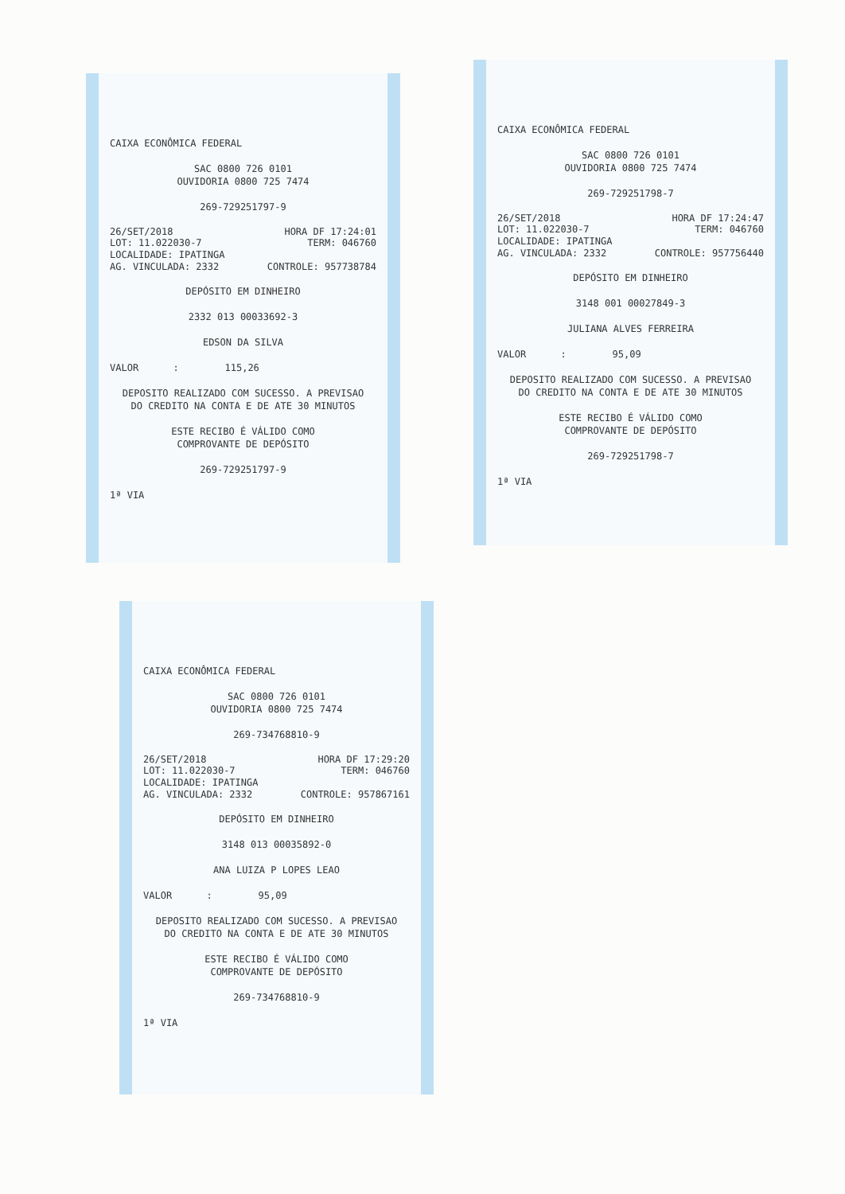CAIXA ECONÔMICA FEDERAL
SAC 0800 726 0101
OUVIDORIA 0800 725 7474
269-729251797-9
26/SET/2018 HORA DF 17:24:01
LOT: 11.022030-7 TERM: 046760
LOCALIDADE: IPATINGA
AG. VINCULADA: 2332 CONTROLE: 957738784
DEPÓSITO EM DINHEIRO
2332 013 00033692-3
EDSON DA SILVA
VALOR : 115,26
DEPOSITO REALIZADO COM SUCESSO. A PREVISAO
DO CREDITO NA CONTA E DE ATE 30 MINUTOS
ESTE RECIBO É VÁLIDO COMO
COMPROVANTE DE DEPÓSITO
269-729251797-9
1ª VIA
CAIXA ECONÔMICA FEDERAL
SAC 0800 726 0101
OUVIDORIA 0800 725 7474
269-729251798-7
26/SET/2018 HORA DF 17:24:47
LOT: 11.022030-7 TERM: 046760
LOCALIDADE: IPATINGA
AG. VINCULADA: 2332 CONTROLE: 957756440
DEPÓSITO EM DINHEIRO
3148 001 00027849-3
JULIANA ALVES FERREIRA
VALOR : 95,09
DEPOSITO REALIZADO COM SUCESSO. A PREVISAO
DO CREDITO NA CONTA E DE ATE 30 MINUTOS
ESTE RECIBO É VÁLIDO COMO
COMPROVANTE DE DEPÓSITO
269-729251798-7
1ª VIA
CAIXA ECONÔMICA FEDERAL
SAC 0800 726 0101
OUVIDORIA 0800 725 7474
269-734768810-9
26/SET/2018 HORA DF 17:29:20
LOT: 11.022030-7 TERM: 046760
LOCALIDADE: IPATINGA
AG. VINCULADA: 2332 CONTROLE: 957867161
DEPÓSITO EM DINHEIRO
3148 013 00035892-0
ANA LUIZA P LOPES LEAO
VALOR : 95,09
DEPOSITO REALIZADO COM SUCESSO. A PREVISAO
DO CREDITO NA CONTA E DE ATE 30 MINUTOS
ESTE RECIBO É VÁLIDO COMO
COMPROVANTE DE DEPÓSITO
269-734768810-9
1ª VIA